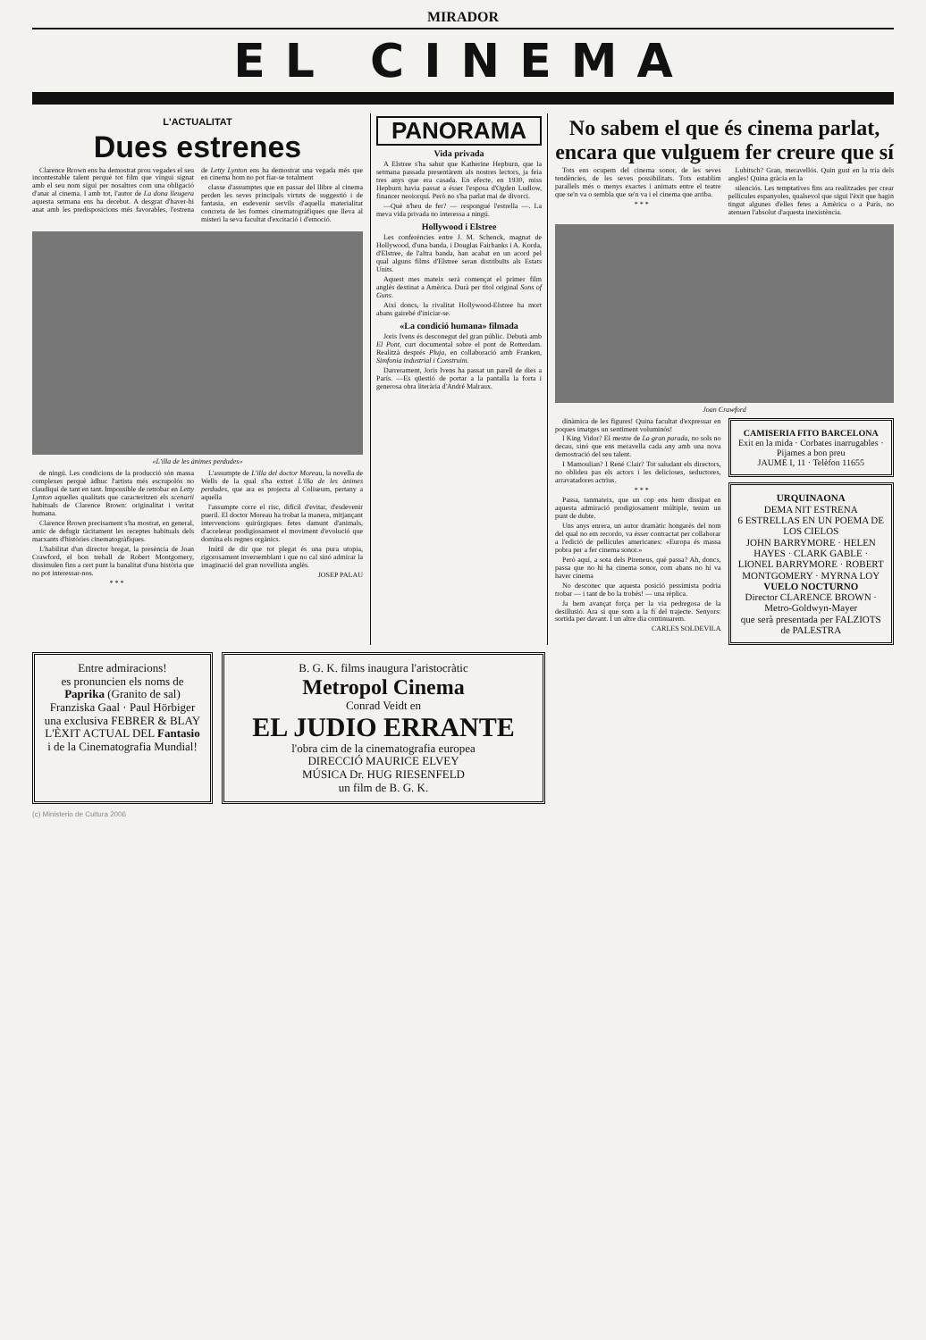MIRADOR
EL CINEMA
L'ACTUALITAT
Dues estrenes
Clarence Brown ens ha demostrat prou vegades el seu incontestable talent perquè tot film que vingui signat amb el seu nom sigui per nosaltres com una obligació d'anar al cinema. I amb tot, l'autor de La dona lleugera aquesta setmana ens ha decebut. A desgrat d'haver-hi anat amb les predisposicions més favorables, l'estrena de Letty Lynton ens ha demostrat una vegada més que en cinema hom no pot fiar-se totalment
classe d'assumptes que en passar del llibre al cinema perden les seves principals virtuts de suggestió i de fantasia, en esdevenir servils d'aquella materialitat concreta de les formes cinematogràfiques que lleva al misteri la seva facultat d'excitació i d'emoció.
«L'illa de les ànimes perdudes»
de ningú. Les condicions de la producció són massa complexes perquè àdhuc l'artista més escrupolós no claudiqui de tant en tant. Impossible de retrobar en Letty Lynton aquelles qualitats que caracteritzen els scenarii habituals de Clarence Brown: originalitat i veritat humana.
Clarence Brown precisament s'ha mostrat, en general, amic de defugir tàcitament les receptes habituals dels marxants d'històries cinematogràfiques.
L'habilitat d'un director bregat, la presència de Joan Crawford, el bon treball de Robert Montgomery, dissimulen fins a cert punt la banalitat d'una història que no pot interessar-nos.
* * *
L'assumpte de L'illa del doctor Moreau, la novella de Wells de la qual s'ha extret L'illa de les ànimes perdudes, que ara es projecta al Coliseum, pertany a aquella
l'assumpte corre el risc, difícil d'evitar, d'esdevenir pueril. El doctor Moreau ha trobat la manera, mitjançant intervencions quirúrgiques fetes damunt d'animals, d'accelerar prodigiosament el moviment d'evolució que domina els regnes orgànics.
Inútil de dir que tot plegat és una pura utopia, rigorosament inversemblant i que no cal sinó admirar la imaginació del gran novellista anglès.
JOSEP PALAU
PANORAMA
Vida privada
A Elstree s'ha sabut que Katherine Hepburn, que la setmana passada presentàrem als nostres lectors, ja feia tres anys que era casada. En efecte, en 1930, miss Hepburn havia passat a ésser l'esposa d'Ogden Ludlow, financer neoiorquí. Però no s'ha parlat mai de divorci.
—Què n'heu de fer? — respongué l'estrella —. La meva vida privada no interessa a ningú.
Hollywood i Elstree
Les conferències entre J. M. Schenck, magnat de Hollywood, d'una banda, i Douglas Fairbanks i A. Korda, d'Elstree, de l'altra banda, han acabat en un acord pel qual alguns films d'Elstree seran distribuïts als Estats Units.
Aquest mes mateix serà començat el primer film anglès destinat a Amèrica. Durà per títol original Sons of Guns.
Així doncs, la rivalitat Hollywood-Elstree ha mort abans gairebé d'iniciar-se.
«La condició humana» filmada
Joris Ivens és desconegut del gran públic. Debutà amb El Pont, curt documental sobre el pont de Rotterdam. Realitzà després Pluja, en collaboració amb Franken, Simfonia industrial i Construim.
Darrerament, Joris Ivens ha passat un parell de dies a París. —Es qüestió de portar a la pantalla la forta i generosa obra literària d'André Malraux.
No sabem el que és cinema parlat, encara que vulguem fer creure que sí
Tots ens ocupem del cinema sonor, de les seves tendències, de les seves possibilitats. Tots establim parallels més o menys exactes i animats entre el teatre que se'n va o sembla que se'n va i el cinema que arriba.
* * *
Lubitsch? Gran, meravellós. Quin gust en la tria dels angles! Quina gràcia en la
silenciós. Les temptatives fins ara realitzades per crear pellícules espanyoles, qualsevol que sigui l'èxit que hagin tingut algunes d'elles fetes a Amèrica o a París, no atenuen l'absolut d'aquesta inexistència.
Joan Crawford
dinàmica de les figures! Quina facultat d'expressar en poques imatges un sentiment voluminós!
I King Vidor? El mestre de La gran parada, no sols no decau, sinó que ens meravella cada any amb una nova demostració del seu talent.
I Mamoulian? I René Clair? Tot saludant els directors, no oblideu pas els actors i les delicioses, seductores, arravatadores actrius.
* * *
Passa, tanmateix, que un cop ens hem dissipat en aquesta admiració prodigiosament múltiple, tenim un punt de dubte.
Uns anys enrera, un autor dramàtic hongarès del nom del qual no em recordo, va ésser contractat per collaborar a l'edició de pellícules americanes: «Europa és massa pobra per a fer cinema sonor.»
Però aquí, a sota dels Pireneus, què passa? Ah, doncs, passa que no hi ha cinema sonor, com abans no hi va haver cinema
No desconec que aquesta posició pessimista podria trobar — i tant de bo la trobés! — una rèplica.
Ja hem avançat força per la via pedregosa de la desillusió. Ara sí que som a la fi del trajecte. Senyors: sortida per davant. I un altre dia continuarem.
CARLES SOLDEVILA
CAMISERIA FITO BARCELONA
Exit en la mida · Corbates inarrugables · Pijames a bon preu
JAUME I, 11 · Telèfon 11655
URQUINAONA
DEMA NIT ESTRENA
6 ESTRELLAS EN UN POEMA DE LOS CIELOS
JOHN BARRYMORE · HELEN HAYES · CLARK GABLE · LIONEL BARRYMORE · ROBERT MONTGOMERY · MYRNA LOY
VUELO NOCTURNO
Director CLARENCE BROWN · Metro-Goldwyn-Mayer
que serà presentada per FALZIOTS de PALESTRA
Entre admiracions!
es pronuncien els noms de
Paprika (Granito de sal)
Franziska Gaal · Paul Hörbiger
una exclusiva FEBRER & BLAY
L'ÈXIT ACTUAL DEL Fantasio
i de la Cinematografia Mundial!
B. G. K. films inaugura l'aristocràtic
Metropol Cinema
Conrad Veidt en
EL JUDIO ERRANTE
l'obra cim de la cinematografia europea
DIRECCIÓ MAURICE ELVEY
MÚSICA Dr. HUG RIESENFELD
un film de B. G. K.
(c) Ministerio de Cultura 2006